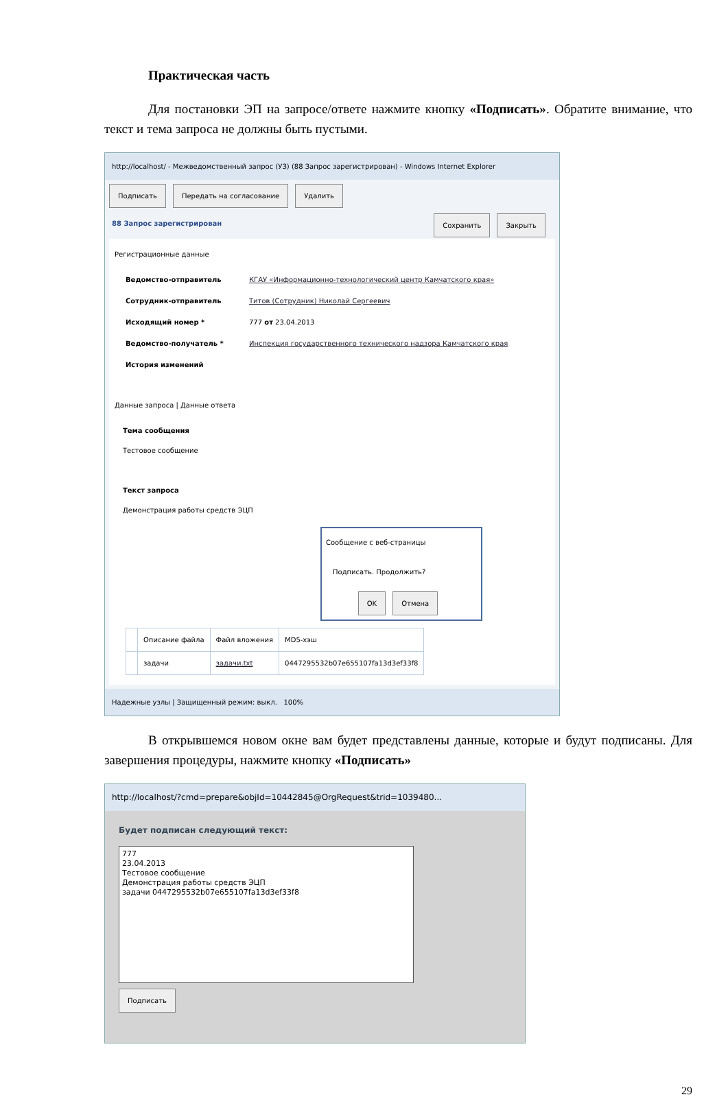Практическая часть
Для постановки ЭП на запросе/ответе нажмите кнопку «Подписать». Обратите внимание, что текст и тема запроса не должны быть пустыми.
http://localhost/ - Межведомственный запрос (УЗ) (88 Запрос зарегистрирован) - Windows Internet Explorer
Подписать Передать на согласование Удалить
88 Запрос зарегистрирован Сохранить Закрыть
Регистрационные данные
Ведомство-отправитель КГАУ «Информационно-технологический центр Камчатского края» Сотрудник-отправитель Титов (Сотрудник) Николай Сергеевич Исходящий номер * 777 от 23.04.2013 Ведомство-получатель * Инспекция государственного технического надзора Камчатского края История изменений
Данные запроса | Данные ответа
Тема сообщения
Тестовое сообщение
Текст запроса
Демонстрация работы средств ЭЦП
Сообщение с веб-страницы
Подписать. Продолжить?
OK Отмена
| | Описание файла | Файл вложения | MD5-хэш |
| --- | --- | --- | --- |
| | задачи | задачи.txt | 0447295532b07e655107fa13d3ef33f8 |
Надежные узлы | Защищенный режим: выкл. 100%
В открывшемся новом окне вам будет представлены данные, которые и будут подписаны. Для завершения процедуры, нажмите кнопку «Подписать»
http://localhost/?cmd=prepare&objId=10442845@OrgRequest&trid=1039480...
Будет подписан следующий текст:
777
23.04.2013
Тестовое сообщение
Демонстрация работы средств ЭЦП
задачи 0447295532b07e655107fa13d3ef33f8
Подписать
29